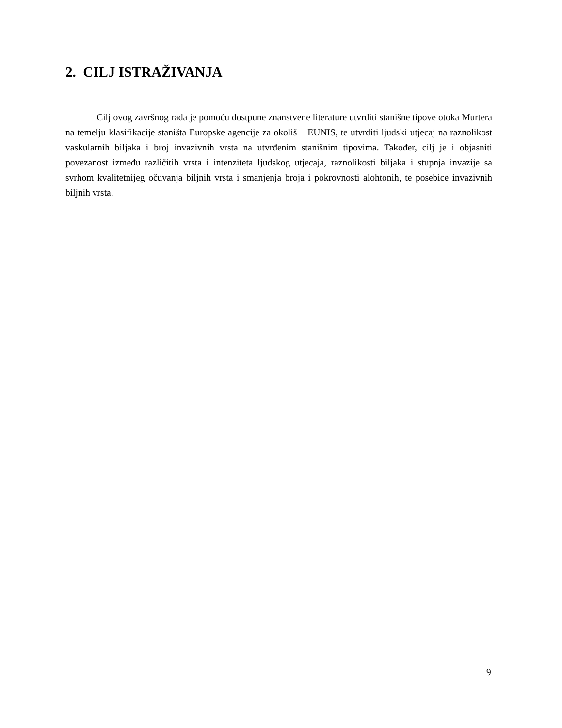2. CILJ ISTRAŽIVANJA
Cilj ovog završnog rada je pomoću dostpune znanstvene literature utvrditi stanišne tipove otoka Murtera na temelju klasifikacije staništa Europske agencije za okoliš – EUNIS, te utvrditi ljudski utjecaj na raznolikost vaskularnih biljaka i broj invazivnih vrsta na utvrđenim stanišnim tipovima. Također, cilj je i objasniti povezanost između različitih vrsta i intenziteta ljudskog utjecaja, raznolikosti biljaka i stupnja invazije sa svrhom kvalitetnijeg očuvanja biljnih vrsta i smanjenja broja i pokrovnosti alohtonih, te posebice invazivnih biljnih vrsta.
9